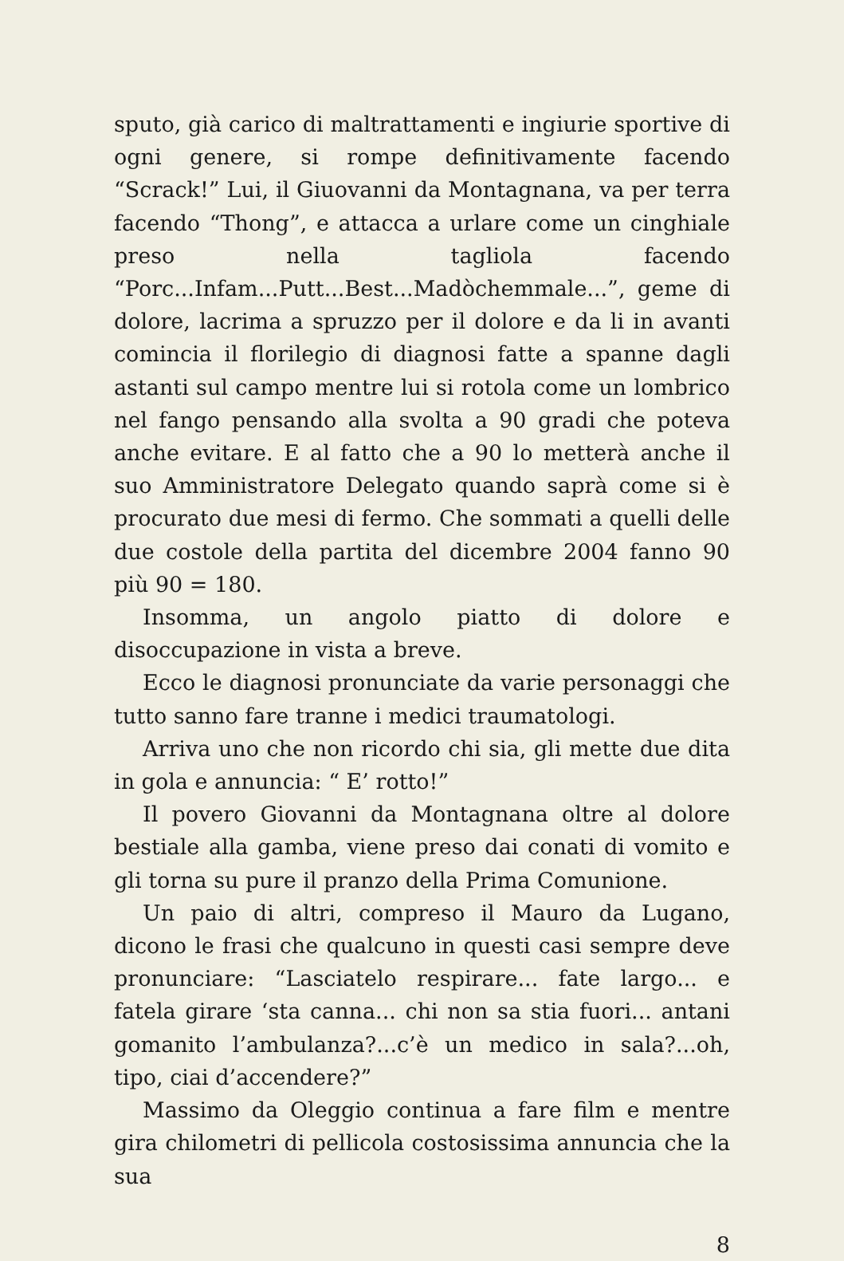sputo, già carico di maltrattamenti e ingiurie sportive di ogni genere, si rompe definitivamente facendo “Scrack!” Lui, il Giuovanni da Montagnana, va per terra facendo “Thong”, e attacca a urlare come un cinghiale preso nella tagliola facendo “Porc...Infam...Putt...Best...Madòchemmale...”, geme di dolore, lacrima a spruzzo per il dolore e da li in avanti comincia il florilegio di diagnosi fatte a spanne dagli astanti sul campo mentre lui si rotola come un lombrico nel fango pensando alla svolta a 90 gradi che poteva anche evitare. E al fatto che a 90 lo metterà anche il suo Amministratore Delegato quando saprà come si è procurato due mesi di fermo. Che sommati a quelli delle due costole della partita del dicembre 2004 fanno 90 più 90 = 180.
Insomma, un angolo piatto di dolore e disoccupazione in vista a breve.
Ecco le diagnosi pronunciate da varie personaggi che tutto sanno fare tranne i medici traumatologi.
Arriva uno che non ricordo chi sia, gli mette due dita in gola e annuncia: “ E’ rotto!”
Il povero Giovanni da Montagnana oltre al dolore bestiale alla gamba, viene preso dai conati di vomito e gli torna su pure il pranzo della Prima Comunione.
Un paio di altri, compreso il Mauro da Lugano, dicono le frasi che qualcuno in questi casi sempre deve pronunciare: “Lasciatelo respirare... fate largo... e fatela girare ‘sta canna... chi non sa stia fuori... antani gomanito l’ambulanza?...c’è un medico in sala?...oh, tipo, ciai d’accendere?”
Massimo da Oleggio continua a fare film e mentre gira chilometri di pellicola costosissima annuncia che la sua
8